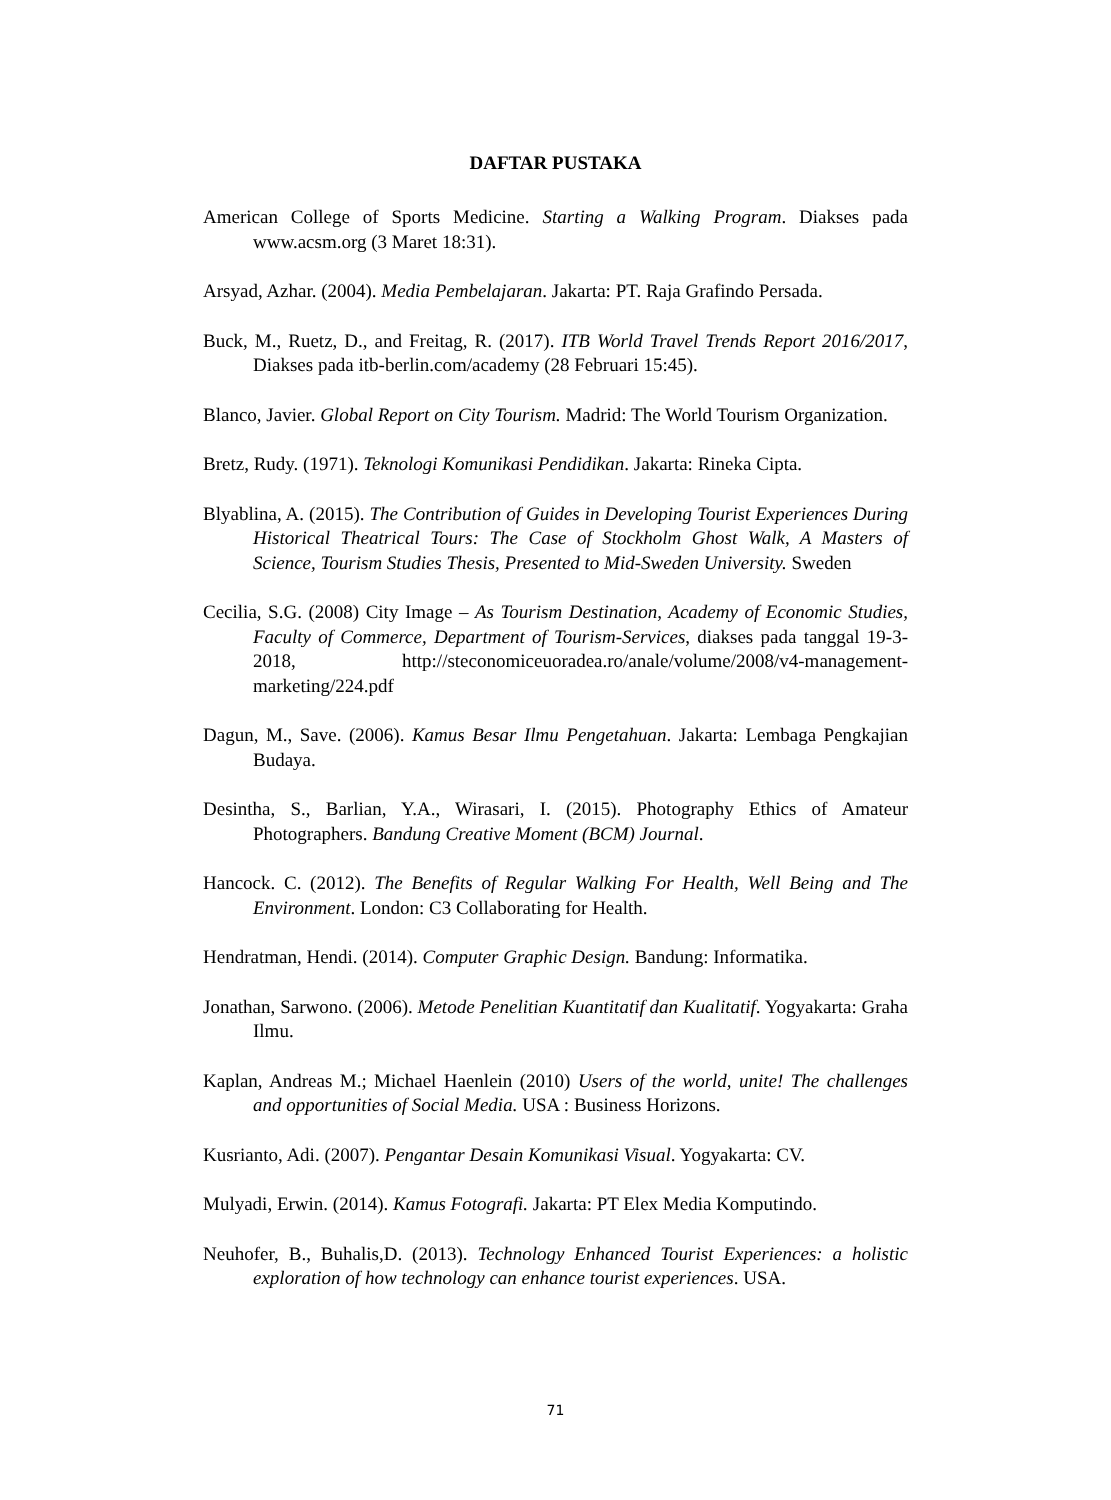DAFTAR PUSTAKA
American College of Sports Medicine. Starting a Walking Program. Diakses pada www.acsm.org (3 Maret 18:31).
Arsyad, Azhar. (2004). Media Pembelajaran. Jakarta: PT. Raja Grafindo Persada.
Buck, M., Ruetz, D., and Freitag, R. (2017). ITB World Travel Trends Report 2016/2017, Diakses pada itb-berlin.com/academy (28 Februari 15:45).
Blanco, Javier. Global Report on City Tourism. Madrid: The World Tourism Organization.
Bretz, Rudy. (1971). Teknologi Komunikasi Pendidikan. Jakarta: Rineka Cipta.
Blyablina, A. (2015). The Contribution of Guides in Developing Tourist Experiences During Historical Theatrical Tours: The Case of Stockholm Ghost Walk, A Masters of Science, Tourism Studies Thesis, Presented to Mid-Sweden University. Sweden
Cecilia, S.G. (2008) City Image – As Tourism Destination, Academy of Economic Studies, Faculty of Commerce, Department of Tourism-Services, diakses pada tanggal 19-3-2018, http://steconomiceuoradea.ro/anale/volume/2008/v4-management-marketing/224.pdf
Dagun, M., Save. (2006). Kamus Besar Ilmu Pengetahuan. Jakarta: Lembaga Pengkajian Budaya.
Desintha, S., Barlian, Y.A., Wirasari, I. (2015). Photography Ethics of Amateur Photographers. Bandung Creative Moment (BCM) Journal.
Hancock. C. (2012). The Benefits of Regular Walking For Health, Well Being and The Environment. London: C3 Collaborating for Health.
Hendratman, Hendi. (2014). Computer Graphic Design. Bandung: Informatika.
Jonathan, Sarwono. (2006). Metode Penelitian Kuantitatif dan Kualitatif. Yogyakarta: Graha Ilmu.
Kaplan, Andreas M.; Michael Haenlein (2010) Users of the world, unite! The challenges and opportunities of Social Media. USA : Business Horizons.
Kusrianto, Adi. (2007). Pengantar Desain Komunikasi Visual. Yogyakarta: CV.
Mulyadi, Erwin. (2014). Kamus Fotografi. Jakarta: PT Elex Media Komputindo.
Neuhofer, B., Buhalis,D. (2013). Technology Enhanced Tourist Experiences: a holistic exploration of how technology can enhance tourist experiences. USA.
71